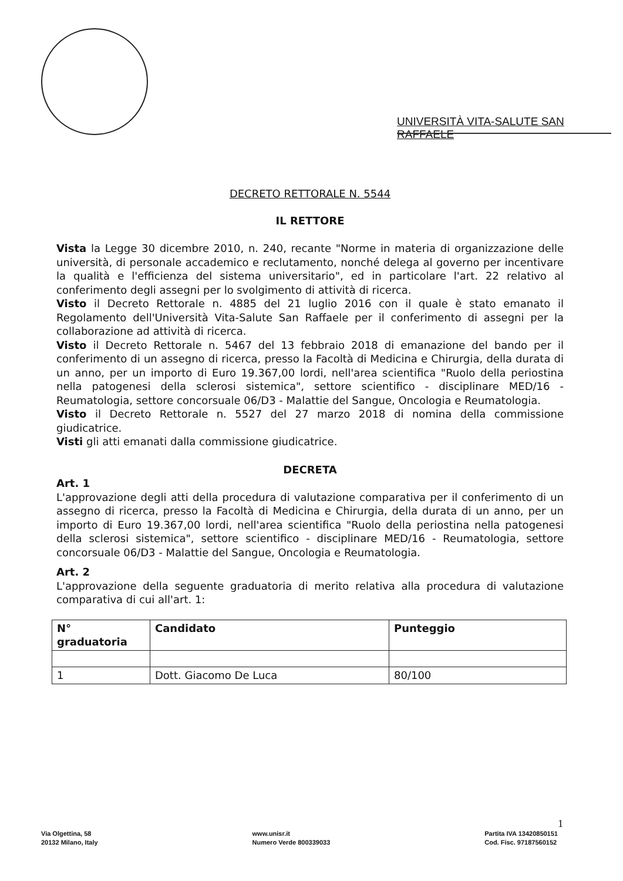UNIVERSITÀ VITA-SALUTE SAN RAFFAELE
DECRETO RETTORALE N. 5544
IL RETTORE
Vista la Legge 30 dicembre 2010, n. 240, recante "Norme in materia di organizzazione delle università, di personale accademico e reclutamento, nonché delega al governo per incentivare la qualità e l'efficienza del sistema universitario", ed in particolare l'art. 22 relativo al conferimento degli assegni per lo svolgimento di attività di ricerca.
Visto il Decreto Rettorale n. 4885 del 21 luglio 2016 con il quale è stato emanato il Regolamento dell'Università Vita-Salute San Raffaele per il conferimento di assegni per la collaborazione ad attività di ricerca.
Visto il Decreto Rettorale n. 5467 del 13 febbraio 2018 di emanazione del bando per il conferimento di un assegno di ricerca, presso la Facoltà di Medicina e Chirurgia, della durata di un anno, per un importo di Euro 19.367,00 lordi, nell'area scientifica "Ruolo della periostina nella patogenesi della sclerosi sistemica", settore scientifico - disciplinare MED/16 - Reumatologia, settore concorsuale 06/D3 - Malattie del Sangue, Oncologia e Reumatologia.
Visto il Decreto Rettorale n. 5527 del 27 marzo 2018 di nomina della commissione giudicatrice.
Visti gli atti emanati dalla commissione giudicatrice.
DECRETA
Art. 1
L'approvazione degli atti della procedura di valutazione comparativa per il conferimento di un assegno di ricerca, presso la Facoltà di Medicina e Chirurgia, della durata di un anno, per un importo di Euro 19.367,00 lordi, nell'area scientifica "Ruolo della periostina nella patogenesi della sclerosi sistemica", settore scientifico - disciplinare MED/16 - Reumatologia, settore concorsuale 06/D3 - Malattie del Sangue, Oncologia e Reumatologia.
Art. 2
L'approvazione della seguente graduatoria di merito relativa alla procedura di valutazione comparativa di cui all'art. 1:
| N° graduatoria | Candidato | Punteggio |
| --- | --- | --- |
| 1 | Dott. Giacomo De Luca | 80/100 |
1
Via Olgettina, 58
20132 Milano, Italy
www.unisr.it
Numero Verde 800339033
Partita IVA 13420850151
Cod. Fisc. 97187560152